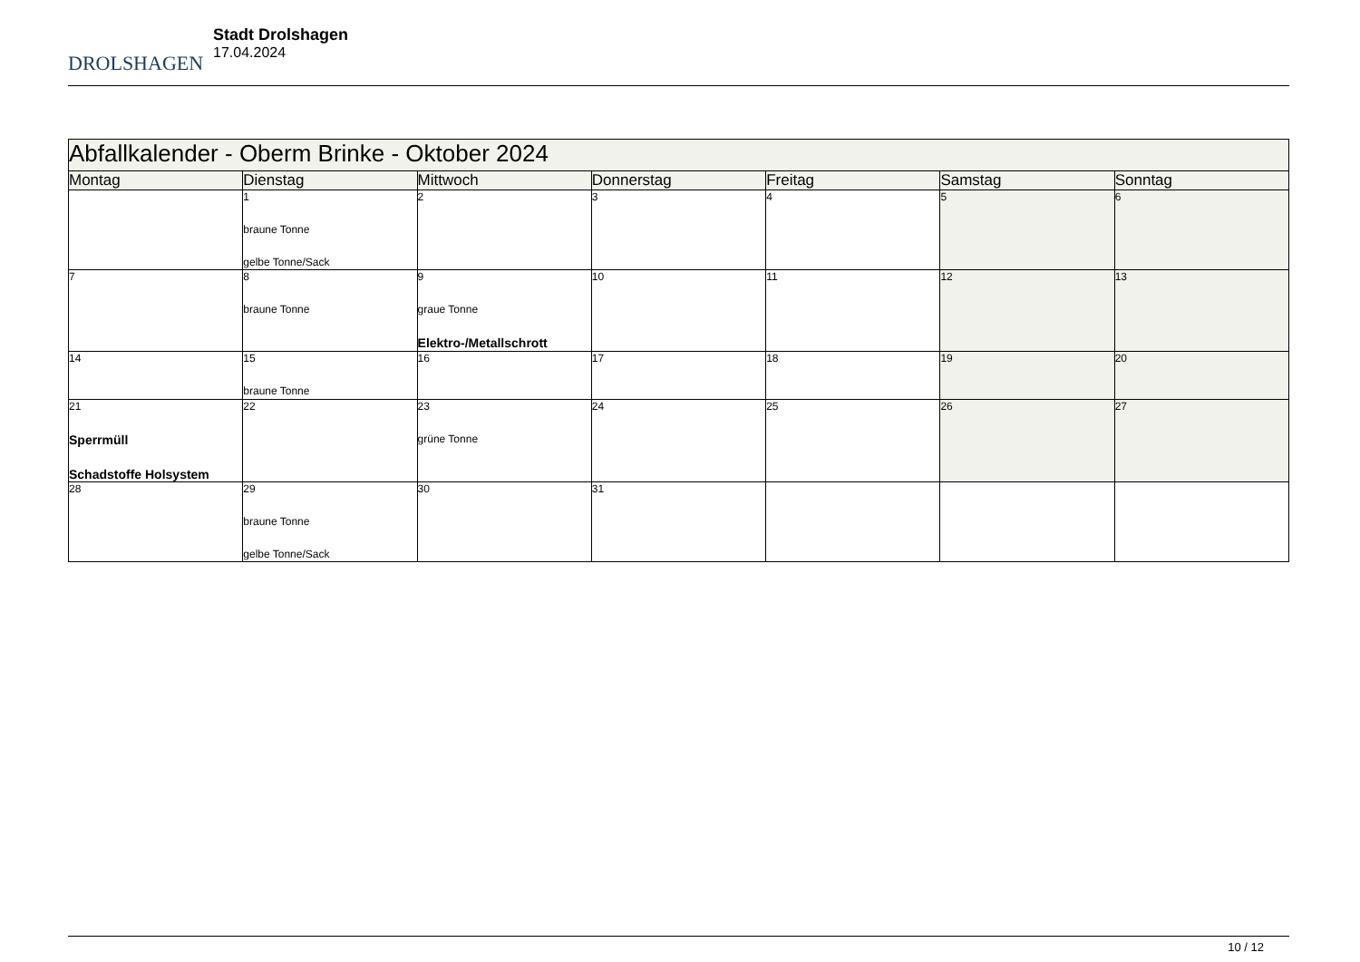DROLSHAGEN
Stadt Drolshagen
17.04.2024
| Abfallkalender - Oberm Brinke - Oktober 2024 | | | | | | |
| --- | --- | --- | --- | --- | --- | --- |
| Montag | Dienstag | Mittwoch | Donnerstag | Freitag | Samstag | Sonntag |
| | 1 braune Tonne gelbe Tonne/Sack | 2 | 3 | 4 | 5 | 6 |
| 7 | 8 braune Tonne | 9 graue Tonne Elektro-/Metallschrott | 10 | 11 | 12 | 13 |
| 14 | 15 braune Tonne | 16 | 17 | 18 | 19 | 20 |
| 21 Sperrmüll Schadstoffe Holsystem | 22 | 23 grüne Tonne | 24 | 25 | 26 | 27 |
| 28 | 29 braune Tonne gelbe Tonne/Sack | 30 | 31 | | | |
10 / 12